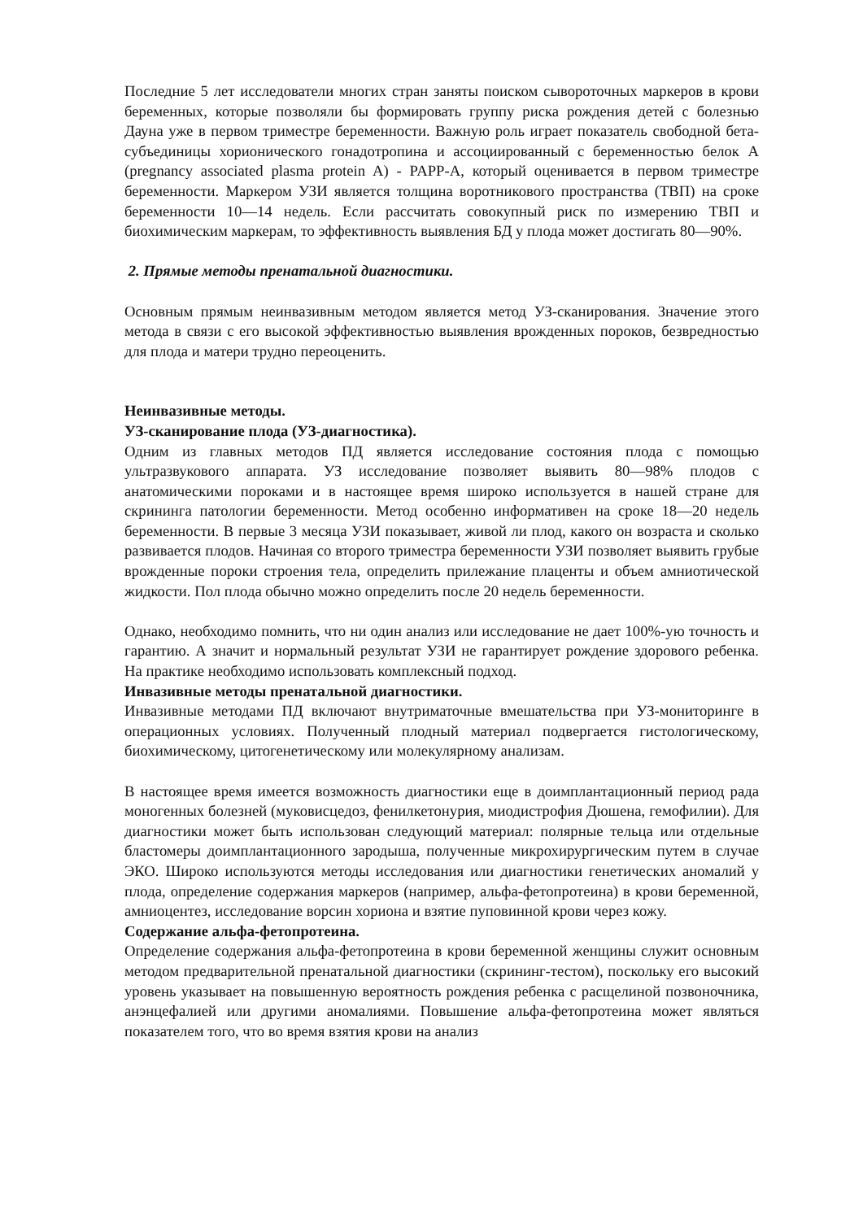Последние 5 лет исследователи многих стран заняты поиском сывороточных маркеров в крови беременных, которые позволяли бы формировать группу риска рождения детей с болезнью Дауна уже в первом триместре беременности. Важную роль играет показатель свободной бета-субъединицы хорионического гонадотропина и ассоциированный с беременностью белок А (pregnancy associated plasma protein A) - PAPP-A, который оценивается в первом триместре беременности. Маркером УЗИ является толщина воротникового пространства (ТВП) на сроке беременности 10—14 недель. Если рассчитать совокупный риск по измерению ТВП и биохимическим маркерам, то эффективность выявления БД у плода может достигать 80—90%.
2. Прямые методы пренатальной диагностики.
Основным прямым неинвазивным методом является метод УЗ-сканирования. Значение этого метода в связи с его высокой эффективностью выявления врожденных пороков, безвредностью для плода и матери трудно переоценить.
Неинвазивные методы.
УЗ-сканирование плода (УЗ-диагностика).
Одним из главных методов ПД является исследование состояния плода с помощью ультразвукового аппарата. УЗ исследование позволяет выявить 80—98% плодов с анатомическими пороками и в настоящее время широко используется в нашей стране для скрининга патологии беременности. Метод особенно информативен на сроке 18—20 недель беременности. В первые 3 месяца УЗИ показывает, живой ли плод, какого он возраста и сколько развивается плодов. Начиная со второго триместра беременности УЗИ позволяет выявить грубые врожденные пороки строения тела, определить прилежание плаценты и объем амниотической жидкости. Пол плода обычно можно определить после 20 недель беременности.
Однако, необходимо помнить, что ни один анализ или исследование не дает 100%-ую точность и гарантию. А значит и нормальный результат УЗИ не гарантирует рождение здорового ребенка. На практике необходимо использовать комплексный подход.
Инвазивные методы пренатальной диагностики.
Инвазивные методами ПД включают внутриматочные вмешательства при УЗ-мониторинге в операционных условиях. Полученный плодный материал подвергается гистологическому, биохимическому, цитогенетическому или молекулярному анализам.
В настоящее время имеется возможность диагностики еще в доимплантационный период рада моногенных болезней (муковисцедоз, фенилкетонурия, миодистрофия Дюшена, гемофилии). Для диагностики может быть использован следующий материал: полярные тельца или отдельные бластомеры доимплантационного зародыша, полученные микрохирургическим путем в случае ЭКО. Широко используются методы исследования или диагностики генетических аномалий у плода, определение содержания маркеров (например, альфа-фетопротеина) в крови беременной, амниоцентез, исследование ворсин хориона и взятие пуповинной крови через кожу.
Содержание альфа-фетопротеина.
Определение содержания альфа-фетопротеина в крови беременной женщины служит основным методом предварительной пренатальной диагностики (скрининг-тестом), поскольку его высокий уровень указывает на повышенную вероятность рождения ребенка с расщелиной позвоночника, анэнцефалией или другими аномалиями. Повышение альфа-фетопротеина может являться показателем того, что во время взятия крови на анализ